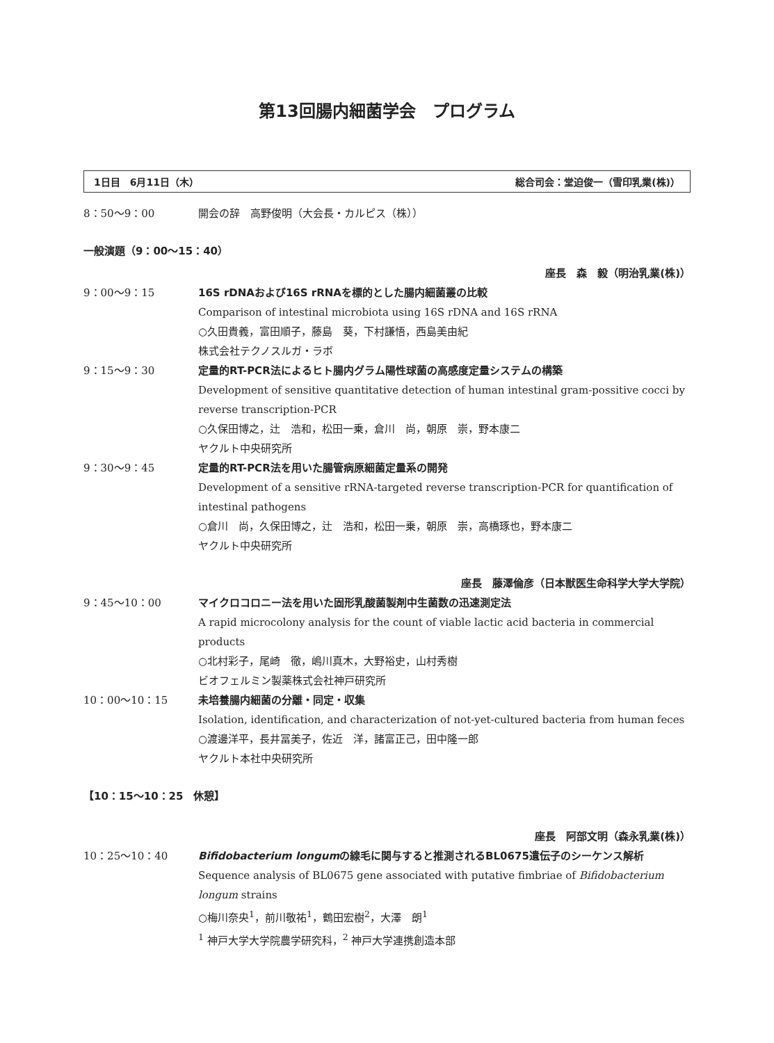第13回腸内細菌学会　プログラム
1日目　6月11日（木） 総合司会：堂迫俊一（雪印乳業(株)）
8：50～9：00 開会の辞　高野俊明（大会長・カルピス（株））
一般演題（9：00～15：40）
座長　森　毅（明治乳業(株)）
9：00～9：15 16S rDNAおよび16S rRNAを標的とした腸内細菌叢の比較
Comparison of intestinal microbiota using 16S rDNA and 16S rRNA
○久田貴義，富田順子，藤島　葵，下村謙悟，西島美由紀
株式会社テクノスルガ・ラボ
9：15～9：30 定量的RT-PCR法によるヒト腸内グラム陽性球菌の高感度定量システムの構築
Development of sensitive quantitative detection of human intestinal gram-possitive cocci by reverse transcription-PCR
○久保田博之，辻　浩和，松田一乗，倉川　尚，朝原　崇，野本康二
ヤクルト中央研究所
9：30～9：45 定量的RT-PCR法を用いた腸管病原細菌定量系の開発
Development of a sensitive rRNA-targeted reverse transcription-PCR for quantification of intestinal pathogens
○倉川　尚，久保田博之，辻　浩和，松田一乗，朝原　崇，高橋琢也，野本康二
ヤクルト中央研究所
座長　藤澤倫彦（日本獣医生命科学大学大学院）
9：45～10：00 マイクロコロニー法を用いた固形乳酸菌製剤中生菌数の迅速測定法
A rapid microcolony analysis for the count of viable lactic acid bacteria in commercial products
○北村彩子，尾崎　徹，嶋川真木，大野裕史，山村秀樹
ビオフェルミン製薬株式会社神戸研究所
10：00～10：15 未培養腸内細菌の分離・同定・収集
Isolation, identification, and characterization of not-yet-cultured bacteria from human feces
○渡邊洋平，長井冨美子，佐近　洋，諸富正己，田中隆一郎
ヤクルト本社中央研究所
【10：15～10：25　休憩】
座長　阿部文明（森永乳業(株)）
10：25～10：40 Bifidobacterium longumの線毛に関与すると推測されるBL0675遺伝子のシーケンス解析
Sequence analysis of BL0675 gene associated with putative fimbriae of Bifidobacterium longum strains
○梅川奈央<sup>1</sup>，前川敬祐<sup>1</sup>，鶴田宏樹<sup>2</sup>，大澤　朗<sup>1</sup>
<sup>1</sup> 神戸大学大学院農学研究科，<sup>2</sup> 神戸大学連携創造本部